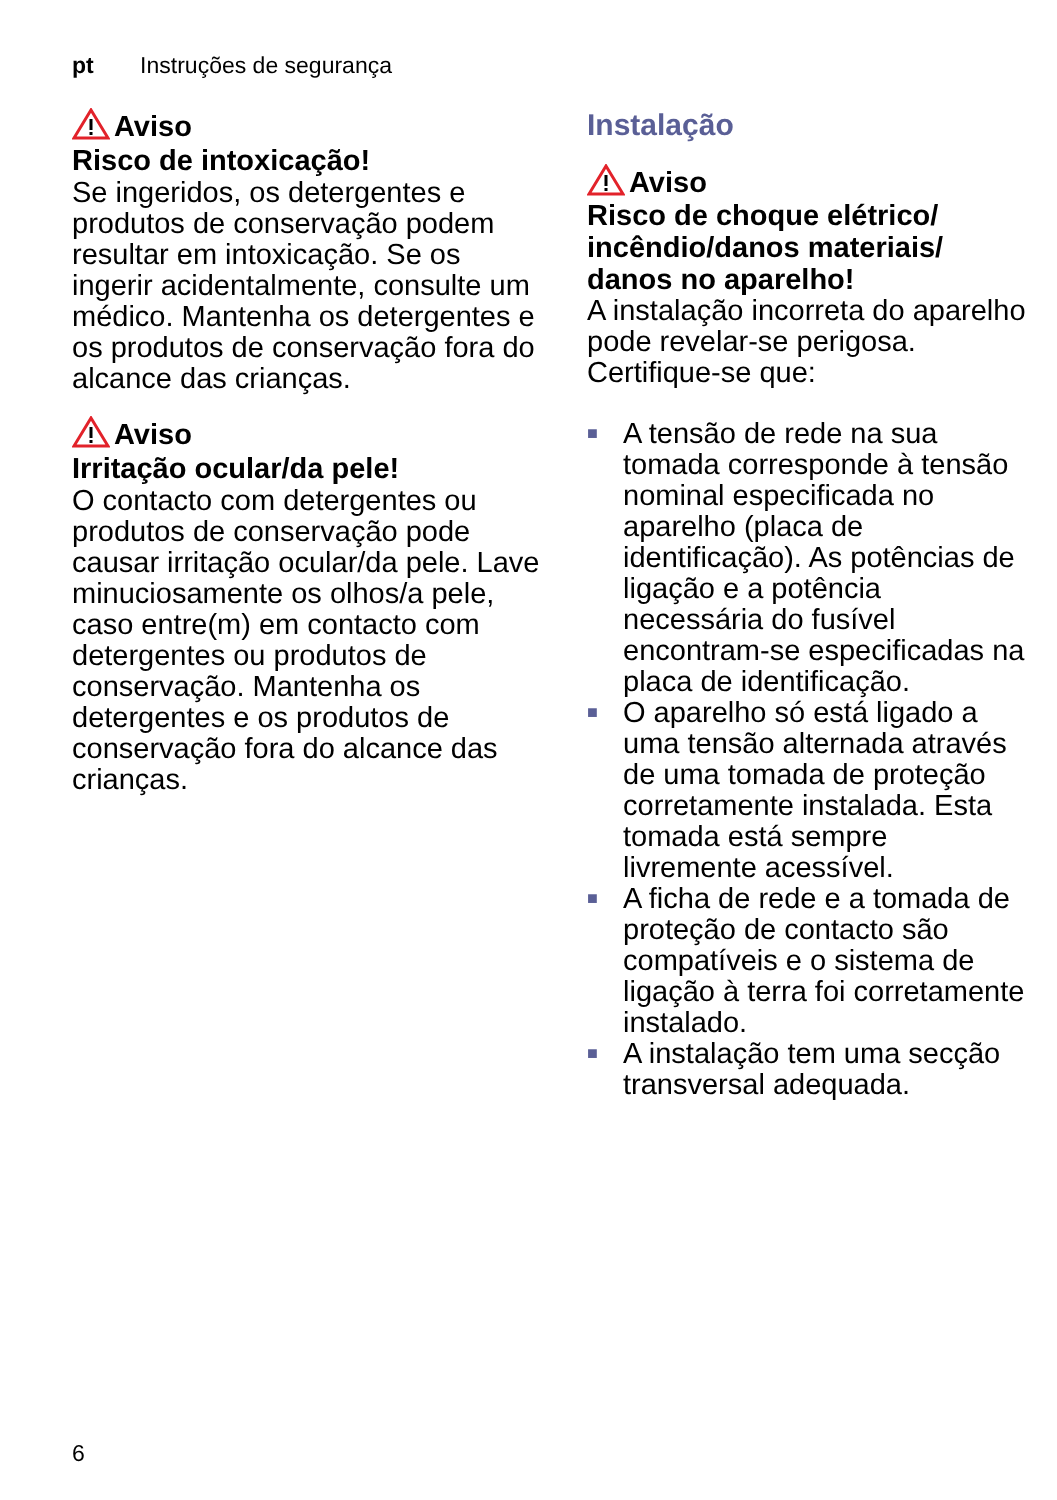pt Instruções de segurança
Aviso
Risco de intoxicação!
Se ingeridos, os detergentes e produtos de conservação podem resultar em intoxicação. Se os ingerir acidentalmente, consulte um médico. Mantenha os detergentes e os produtos de conservação fora do alcance das crianças.
Aviso
Irritação ocular/da pele!
O contacto com detergentes ou produtos de conservação pode causar irritação ocular/da pele. Lave minuciosamente os olhos/a pele, caso entre(m) em contacto com detergentes ou produtos de conservação. Mantenha os detergentes e os produtos de conservação fora do alcance das crianças.
Instalação
Aviso
Risco de choque elétrico/ incêndio/danos materiais/ danos no aparelho!
A instalação incorreta do aparelho pode revelar-se perigosa. Certifique-se que:
■ A tensão de rede na sua tomada corresponde à tensão nominal especificada no aparelho (placa de identificação). As potências de ligação e a potência necessária do fusível encontram-se especificadas na placa de identificação.
■ O aparelho só está ligado a uma tensão alternada através de uma tomada de proteção corretamente instalada. Esta tomada está sempre livremente acessível.
■ A ficha de rede e a tomada de proteção de contacto são compatíveis e o sistema de ligação à terra foi corretamente instalado.
■ A instalação tem uma secção transversal adequada.
6